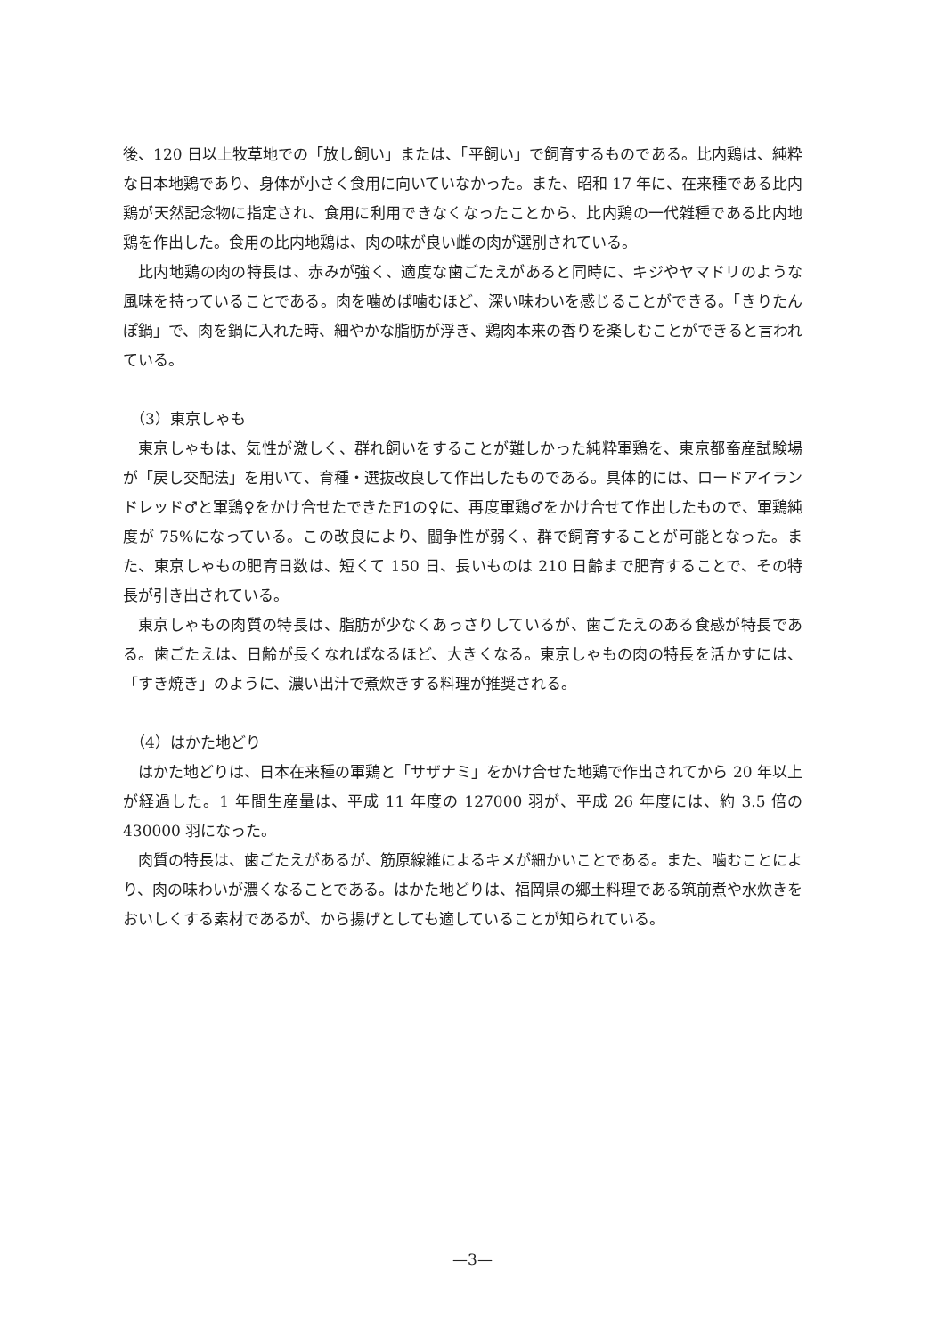後、120 日以上牧草地での「放し飼い」または、「平飼い」で飼育するものである。比内鶏は、純粋な日本地鶏であり、身体が小さく食用に向いていなかった。また、昭和 17 年に、在来種である比内鶏が天然記念物に指定され、食用に利用できなくなったことから、比内鶏の一代雑種である比内地鶏を作出した。食用の比内地鶏は、肉の味が良い雌の肉が選別されている。
比内地鶏の肉の特長は、赤みが強く、適度な歯ごたえがあると同時に、キジやヤマドリのような風味を持っていることである。肉を噛めば噛むほど、深い味わいを感じることができる。「きりたんぽ鍋」で、肉を鍋に入れた時、細やかな脂肪が浮き、鶏肉本来の香りを楽しむことができると言われている。
（3）東京しゃも
東京しゃもは、気性が激しく、群れ飼いをすることが難しかった純粋軍鶏を、東京都畜産試験場が「戻し交配法」を用いて、育種・選抜改良して作出したものである。具体的には、ロードアイランドレッド♂と軍鶏♀をかけ合せたできたF1の♀に、再度軍鶏♂をかけ合せて作出したもので、軍鶏純度が 75%になっている。この改良により、闘争性が弱く、群で飼育することが可能となった。また、東京しゃもの肥育日数は、短くて 150 日、長いものは 210 日齢まで肥育することで、その特長が引き出されている。
東京しゃもの肉質の特長は、脂肪が少なくあっさりしているが、歯ごたえのある食感が特長である。歯ごたえは、日齢が長くなればなるほど、大きくなる。東京しゃもの肉の特長を活かすには、「すき焼き」のように、濃い出汁で煮炊きする料理が推奨される。
（4）はかた地どり
はかた地どりは、日本在来種の軍鶏と「サザナミ」をかけ合せた地鶏で作出されてから 20 年以上が経過した。1 年間生産量は、平成 11 年度の 127000 羽が、平成 26 年度には、約 3.5 倍の 430000 羽になった。
肉質の特長は、歯ごたえがあるが、筋原線維によるキメが細かいことである。また、噛むことにより、肉の味わいが濃くなることである。はかた地どりは、福岡県の郷土料理である筑前煮や水炊きをおいしくする素材であるが、から揚げとしても適していることが知られている。
—3—